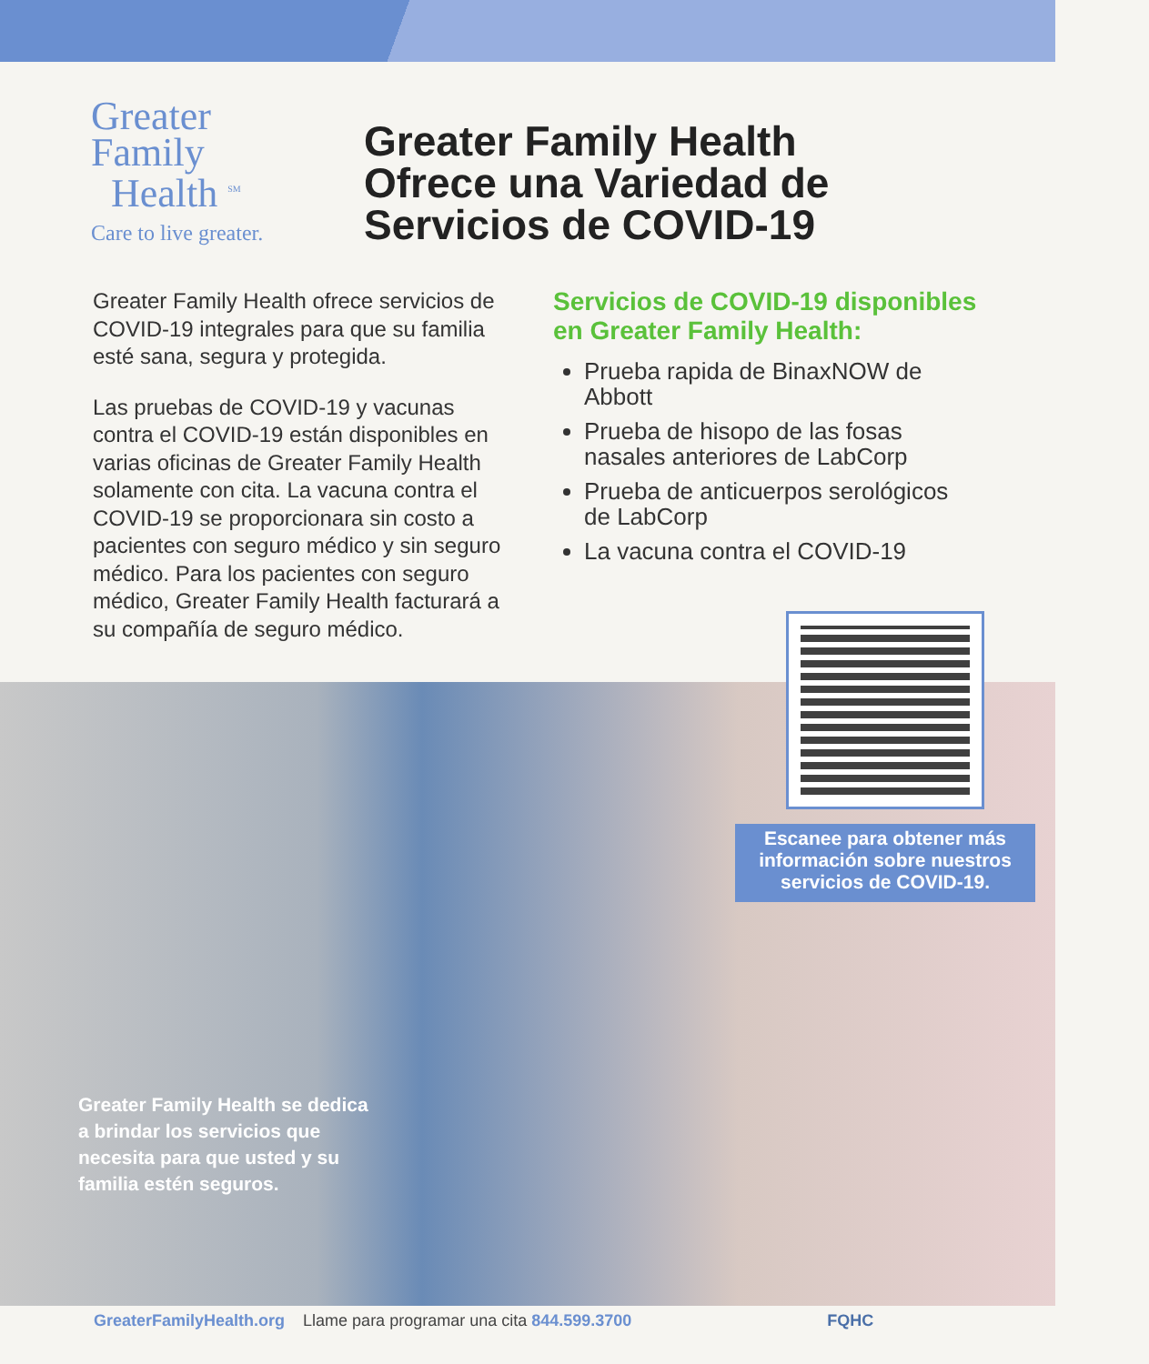Greater
Family
Health <sup>SM</sup>
Care to live greater.
Greater Family Health
Ofrece una Variedad de
Servicios de COVID-19
Greater Family Health ofrece servicios de COVID-19 integrales para que su familia esté sana, segura y protegida.
Las pruebas de COVID-19 y vacunas contra el COVID-19 están disponibles en varias oficinas de Greater Family Health solamente con cita. La vacuna contra el COVID-19 se proporcionara sin costo a pacientes con seguro médico y sin seguro médico. Para los pacientes con seguro médico, Greater Family Health facturará a su compañía de seguro médico.
Servicios de COVID-19 disponibles en Greater Family Health:
Prueba rapida de BinaxNOW de Abbott
Prueba de hisopo de las fosas nasales anteriores de LabCorp
Prueba de anticuerpos serológicos de LabCorp
La vacuna contra el COVID-19
Escanee para obtener más información sobre nuestros servicios de COVID-19.
Greater Family Health se dedica a brindar los servicios que necesita para que usted y su familia estén seguros.
GreaterFamilyHealth.org Llame para programar una cita 844.599.3700 FQHC